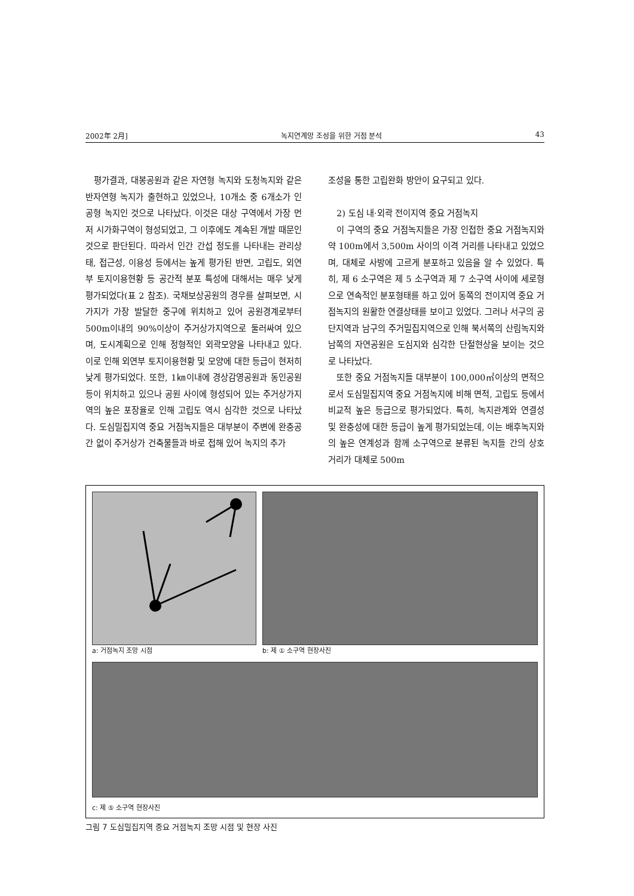2002年 2月] 녹지연계망 조성을 위한 거점 분석 43
평가결과, 대봉공원과 같은 자연형 녹지와 도청녹지와 같은 반자연형 녹지가 출현하고 있었으나, 10개소 중 6개소가 인공형 녹지인 것으로 나타났다. 이것은 대상 구역에서 가장 먼저 시가화구역이 형성되었고, 그 이후에도 계속된 개발 때문인 것으로 판단된다. 따라서 인간 간섭 정도를 나타내는 관리상태, 접근성, 이용성 등에서는 높게 평가된 반면, 고립도, 외연부 토지이용현황 등 공간적 분포 특성에 대해서는 매우 낮게 평가되었다(표 2 참조). 국채보상공원의 경우를 살펴보면, 시가지가 가장 발달한 중구에 위치하고 있어 공원경계로부터 500m이내의 90%이상이 주거상가지역으로 둘러싸여 있으며, 도시계획으로 인해 정형적인 외곽모양을 나타내고 있다. 이로 인해 외연부 토지이용현황 및 모양에 대한 등급이 현저히 낮게 평가되었다. 또한, 1㎞이내에 경상감영공원과 동인공원 등이 위치하고 있으나 공원 사이에 형성되어 있는 주거상가지역의 높은 포장율로 인해 고립도 역시 심각한 것으로 나타났다. 도심밀집지역 중요 거점녹지들은 대부분이 주변에 완충공간 없이 주거상가 건축물들과 바로 접해 있어 녹지의 추가
조성을 통한 고립완화 방안이 요구되고 있다.
2) 도심 내·외곽 전이지역 중요 거점녹지
이 구역의 중요 거점녹지들은 가장 인접한 중요 거점녹지와 약 100m에서 3,500m 사이의 이격 거리를 나타내고 있었으며, 대체로 사방에 고르게 분포하고 있음을 알 수 있었다. 특히, 제 6 소구역은 제 5 소구역과 제 7 소구역 사이에 세로형으로 연속적인 분포형태를 하고 있어 동쪽의 전이지역 중요 거점녹지의 원활한 연결상태를 보이고 있었다. 그러나 서구의 공단지역과 남구의 주거밀집지역으로 인해 북서쪽의 산림녹지와 남쪽의 자연공원은 도심지와 심각한 단절현상을 보이는 것으로 나타났다.
또한 중요 거점녹지들 대부분이 100,000㎡이상의 면적으로서 도심밀집지역 중요 거점녹지에 비해 면적, 고립도 등에서 비교적 높은 등급으로 평가되었다. 특히, 녹지관계와 연결성 및 완충성에 대한 등급이 높게 평가되었는데, 이는 배후녹지와의 높은 연계성과 함께 소구역으로 분류된 녹지들 간의 상호 거리가 대체로 500m
a: 거점녹지 조망 시점 b: 제 ① 소구역 현장사진
c: 제 ⑤ 소구역 현장사진
그림 7 도심밀집지역 중요 거점녹지 조망 시점 및 현장 사진